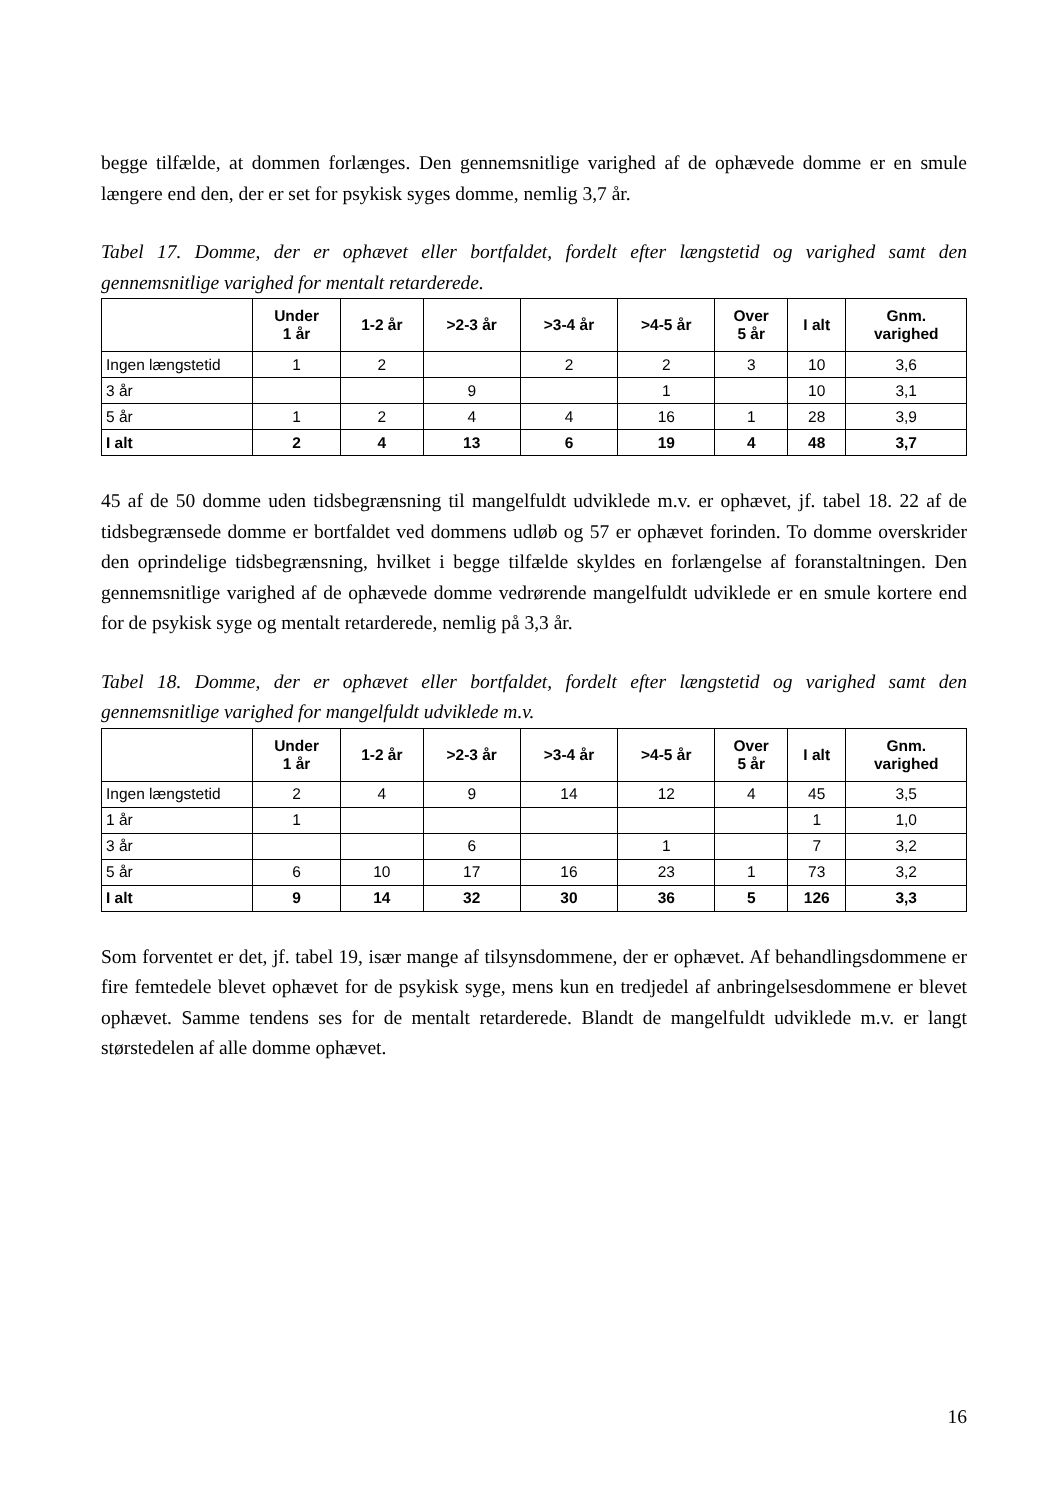begge tilfælde, at dommen forlænges. Den gennemsnitlige varighed af de ophævede domme er en smule længere end den, der er set for psykisk syges domme, nemlig 3,7 år.
Tabel 17. Domme, der er ophævet eller bortfaldet, fordelt efter længstetid og varighed samt den gennemsnitlige varighed for mentalt retarderede.
| | Under 1 år | 1-2 år | >2-3 år | >3-4 år | >4-5 år | Over 5 år | I alt | Gnm. varighed |
| --- | --- | --- | --- | --- | --- | --- | --- | --- |
| Ingen længstetid | 1 | 2 | | 2 | 2 | 3 | 10 | 3,6 |
| 3 år | | | 9 | | 1 | | 10 | 3,1 |
| 5 år | 1 | 2 | 4 | 4 | 16 | 1 | 28 | 3,9 |
| I alt | 2 | 4 | 13 | 6 | 19 | 4 | 48 | 3,7 |
45 af de 50 domme uden tidsbegrænsning til mangelfuldt udviklede m.v. er ophævet, jf. tabel 18. 22 af de tidsbegrænsede domme er bortfaldet ved dommens udløb og 57 er ophævet forinden. To domme overskrider den oprindelige tidsbegrænsning, hvilket i begge tilfælde skyldes en forlængelse af foranstaltningen. Den gennemsnitlige varighed af de ophævede domme vedrørende mangelfuldt udviklede er en smule kortere end for de psykisk syge og mentalt retarderede, nemlig på 3,3 år.
Tabel 18. Domme, der er ophævet eller bortfaldet, fordelt efter længstetid og varighed samt den gennemsnitlige varighed for mangelfuldt udviklede m.v.
| | Under 1 år | 1-2 år | >2-3 år | >3-4 år | >4-5 år | Over 5 år | I alt | Gnm. varighed |
| --- | --- | --- | --- | --- | --- | --- | --- | --- |
| Ingen længstetid | 2 | 4 | 9 | 14 | 12 | 4 | 45 | 3,5 |
| 1 år | 1 | | | | | | 1 | 1,0 |
| 3 år | | | 6 | | 1 | | 7 | 3,2 |
| 5 år | 6 | 10 | 17 | 16 | 23 | 1 | 73 | 3,2 |
| I alt | 9 | 14 | 32 | 30 | 36 | 5 | 126 | 3,3 |
Som forventet er det, jf. tabel 19, især mange af tilsynsdommene, der er ophævet. Af behandlingsdommene er fire femtedele blevet ophævet for de psykisk syge, mens kun en tredjedel af anbringelsesdommene er blevet ophævet. Samme tendens ses for de mentalt retarderede. Blandt de mangelfuldt udviklede m.v. er langt størstedelen af alle domme ophævet.
16